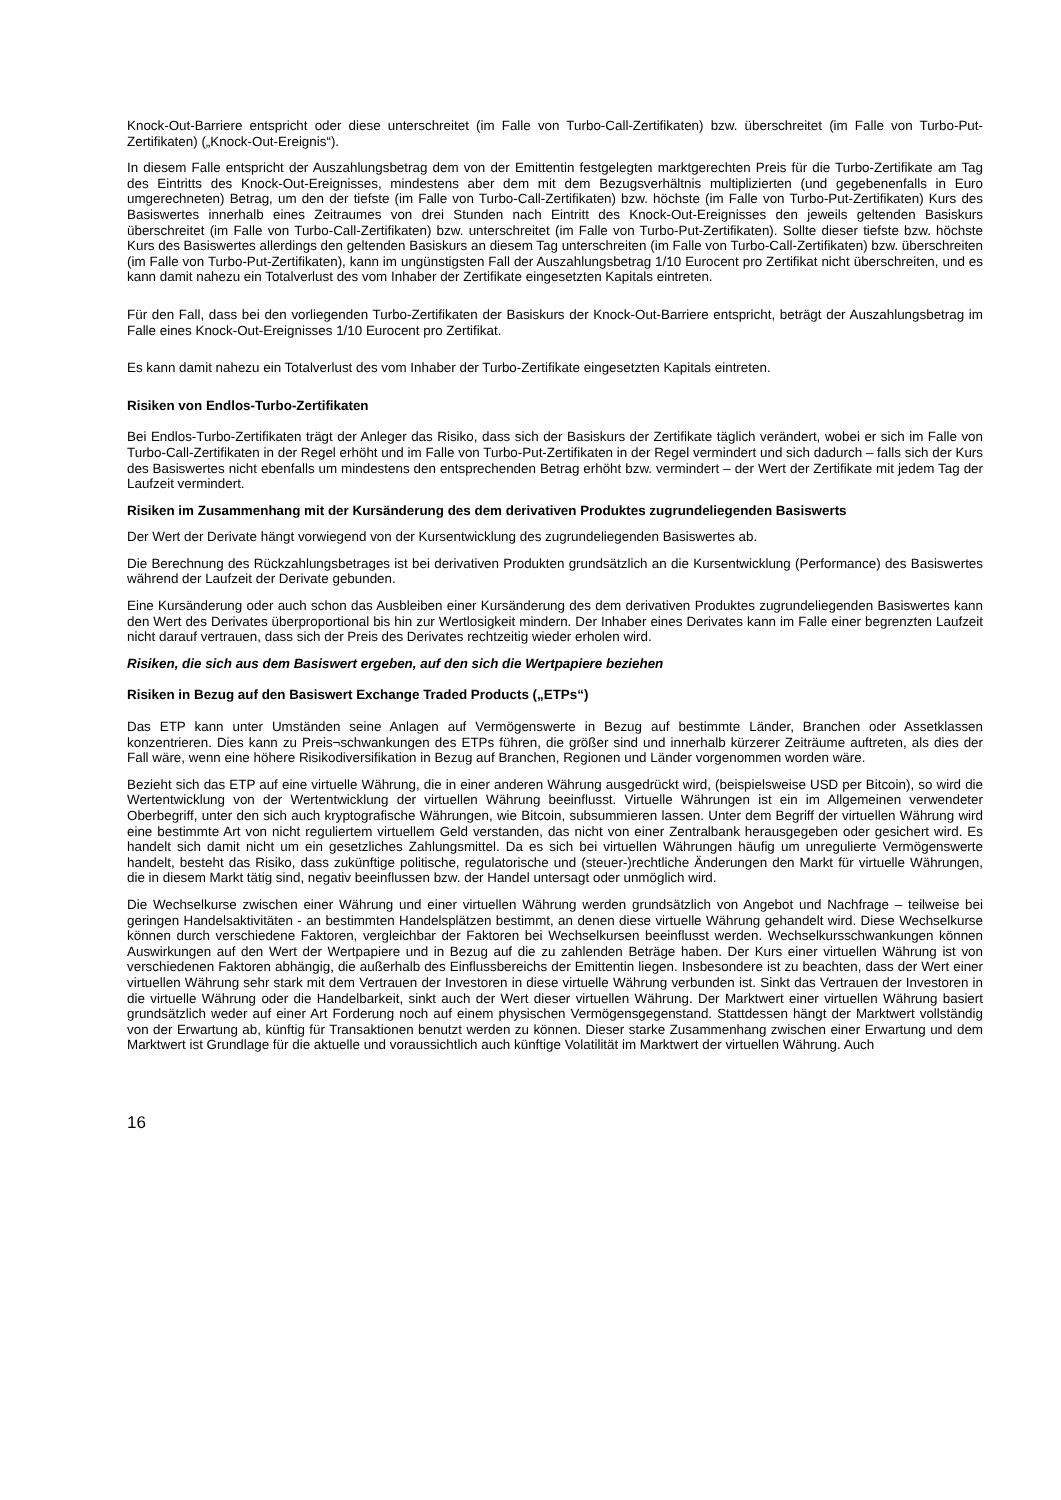Knock-Out-Barriere entspricht oder diese unterschreitet (im Falle von Turbo-Call-Zertifikaten) bzw. überschreitet (im Falle von Turbo-Put-Zertifikaten) („Knock-Out-Ereignis“).
In diesem Falle entspricht der Auszahlungsbetrag dem von der Emittentin festgelegten marktgerechten Preis für die Turbo-Zertifikate am Tag des Eintritts des Knock-Out-Ereignisses, mindestens aber dem mit dem Bezugsverhältnis multiplizierten (und gegebenenfalls in Euro umgerechneten) Betrag, um den der tiefste (im Falle von Turbo-Call-Zertifikaten) bzw. höchste (im Falle von Turbo-Put-Zertifikaten) Kurs des Basiswertes innerhalb eines Zeitraumes von drei Stunden nach Eintritt des Knock-Out-Ereignisses den jeweils geltenden Basiskurs überschreitet (im Falle von Turbo-Call-Zertifikaten) bzw. unterschreitet (im Falle von Turbo-Put-Zertifikaten). Sollte dieser tiefste bzw. höchste Kurs des Basiswertes allerdings den geltenden Basiskurs an diesem Tag unterschreiten (im Falle von Turbo-Call-Zertifikaten) bzw. überschreiten (im Falle von Turbo-Put-Zertifikaten), kann im ungünstigsten Fall der Auszahlungsbetrag 1/10 Eurocent pro Zertifikat nicht überschreiten, und es kann damit nahezu ein Totalverlust des vom Inhaber der Zertifikate eingesetzten Kapitals eintreten.
Für den Fall, dass bei den vorliegenden Turbo-Zertifikaten der Basiskurs der Knock-Out-Barriere entspricht, beträgt der Auszahlungsbetrag im Falle eines Knock-Out-Ereignisses 1/10 Eurocent pro Zertifikat.
Es kann damit nahezu ein Totalverlust des vom Inhaber der Turbo-Zertifikate eingesetzten Kapitals eintreten.
Risiken von Endlos-Turbo-Zertifikaten
Bei Endlos-Turbo-Zertifikaten trägt der Anleger das Risiko, dass sich der Basiskurs der Zertifikate täglich verändert, wobei er sich im Falle von Turbo-Call-Zertifikaten in der Regel erhöht und im Falle von Turbo-Put-Zertifikaten in der Regel vermindert und sich dadurch – falls sich der Kurs des Basiswertes nicht ebenfalls um mindestens den entsprechenden Betrag erhöht bzw. vermindert – der Wert der Zertifikate mit jedem Tag der Laufzeit vermindert.
Risiken im Zusammenhang mit der Kursänderung des dem derivativen Produktes zugrundeliegenden Basiswerts
Der Wert der Derivate hängt vorwiegend von der Kursentwicklung des zugrundeliegenden Basiswertes ab.
Die Berechnung des Rückzahlungsbetrages ist bei derivativen Produkten grundsätzlich an die Kursentwicklung (Performance) des Basiswertes während der Laufzeit der Derivate gebunden.
Eine Kursänderung oder auch schon das Ausbleiben einer Kursänderung des dem derivativen Produktes zugrundeliegenden Basiswertes kann den Wert des Derivates überproportional bis hin zur Wertlosigkeit mindern. Der Inhaber eines Derivates kann im Falle einer begrenzten Laufzeit nicht darauf vertrauen, dass sich der Preis des Derivates rechtzeitig wieder erholen wird.
Risiken, die sich aus dem Basiswert ergeben, auf den sich die Wertpapiere beziehen
Risiken in Bezug auf den Basiswert Exchange Traded Products („ETPs“)
Das ETP kann unter Umständen seine Anlagen auf Vermögenswerte in Bezug auf bestimmte Länder, Branchen oder Assetklassen konzentrieren. Dies kann zu Preis¬schwankungen des ETPs führen, die größer sind und innerhalb kürzerer Zeiträume auftreten, als dies der Fall wäre, wenn eine höhere Risikodiversifikation in Bezug auf Branchen, Regionen und Länder vorgenommen worden wäre.
Bezieht sich das ETP auf eine virtuelle Währung, die in einer anderen Währung ausgedrückt wird, (beispielsweise USD per Bitcoin), so wird die Wertentwicklung von der Wertentwicklung der virtuellen Währung beeinflusst. Virtuelle Währungen ist ein im Allgemeinen verwendeter Oberbegriff, unter den sich auch kryptografische Währungen, wie Bitcoin, subsummieren lassen. Unter dem Begriff der virtuellen Währung wird eine bestimmte Art von nicht reguliertem virtuellem Geld verstanden, das nicht von einer Zentralbank herausgegeben oder gesichert wird. Es handelt sich damit nicht um ein gesetzliches Zahlungsmittel. Da es sich bei virtuellen Währungen häufig um unregulierte Vermögenswerte handelt, besteht das Risiko, dass zukünftige politische, regulatorische und (steuer-)rechtliche Änderungen den Markt für virtuelle Währungen, die in diesem Markt tätig sind, negativ beeinflussen bzw. der Handel untersagt oder unmöglich wird.
Die Wechselkurse zwischen einer Währung und einer virtuellen Währung werden grundsätzlich von Angebot und Nachfrage – teilweise bei geringen Handelsaktivitäten - an bestimmten Handelsplätzen bestimmt, an denen diese virtuelle Währung gehandelt wird. Diese Wechselkurse können durch verschiedene Faktoren, vergleichbar der Faktoren bei Wechselkursen beeinflusst werden. Wechselkursschwankungen können Auswirkungen auf den Wert der Wertpapiere und in Bezug auf die zu zahlenden Beträge haben. Der Kurs einer virtuellen Währung ist von verschiedenen Faktoren abhängig, die außerhalb des Einflussbereichs der Emittentin liegen. Insbesondere ist zu beachten, dass der Wert einer virtuellen Währung sehr stark mit dem Vertrauen der Investoren in diese virtuelle Währung verbunden ist. Sinkt das Vertrauen der Investoren in die virtuelle Währung oder die Handelbarkeit, sinkt auch der Wert dieser virtuellen Währung. Der Marktwert einer virtuellen Währung basiert grundsätzlich weder auf einer Art Forderung noch auf einem physischen Vermögensgegenstand. Stattdessen hängt der Marktwert vollständig von der Erwartung ab, künftig für Transaktionen benutzt werden zu können. Dieser starke Zusammenhang zwischen einer Erwartung und dem Marktwert ist Grundlage für die aktuelle und voraussichtlich auch künftige Volatilität im Marktwert der virtuellen Währung. Auch
16